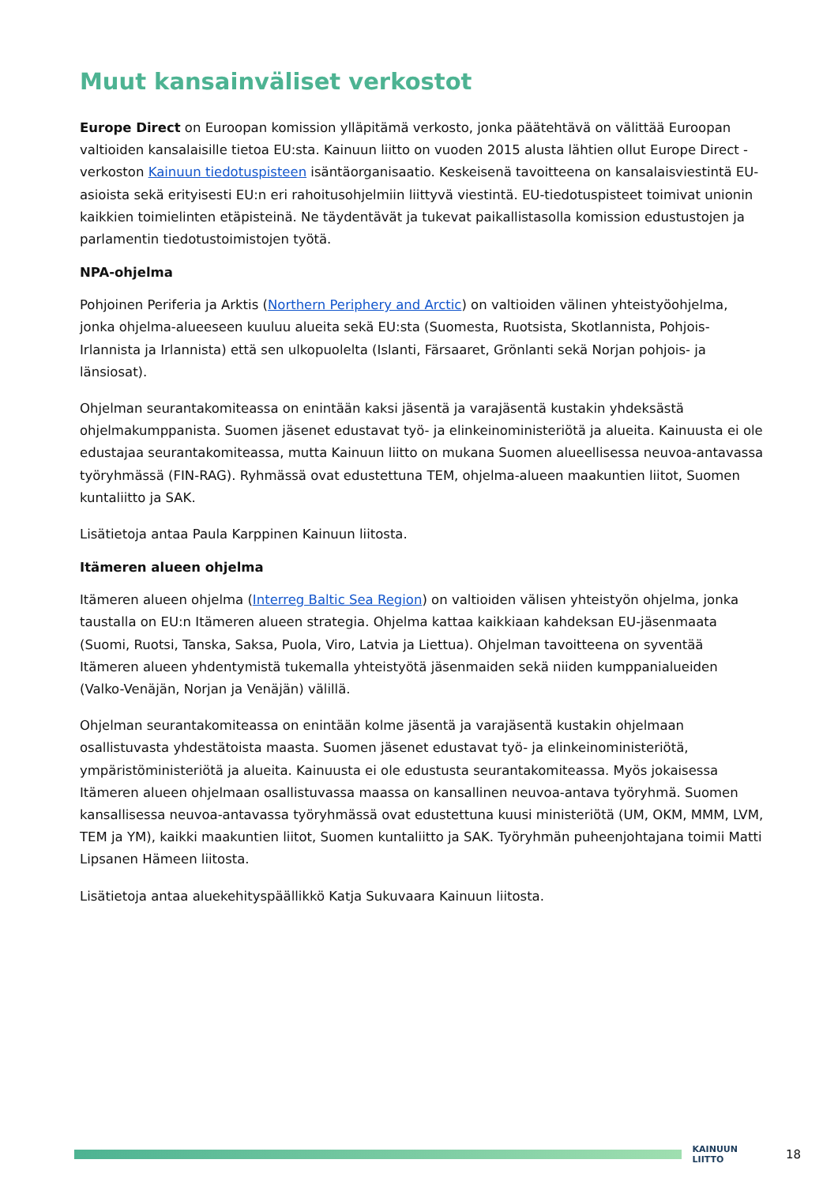Muut kansainväliset verkostot
Europe Direct on Euroopan komission ylläpitämä verkosto, jonka päätehtävä on välittää Euroopan valtioiden kansalaisille tietoa EU:sta. Kainuun liitto on vuoden 2015 alusta lähtien ollut Europe Direct -verkoston Kainuun tiedotuspisteen isäntäorganisaatio. Keskeisenä tavoitteena on kansalaisviestintä EU-asioista sekä erityisesti EU:n eri rahoitusohjelmiin liittyvä viestintä. EU-tiedotuspisteet toimivat unionin kaikkien toimielinten etäpisteinä. Ne täydentävät ja tukevat paikallistasolla komission edustustojen ja parlamentin tiedotustoimistojen työtä.
NPA-ohjelma
Pohjoinen Periferia ja Arktis (Northern Periphery and Arctic) on valtioiden välinen yhteistyöohjelma, jonka ohjelma-alueeseen kuuluu alueita sekä EU:sta (Suomesta, Ruotsista, Skotlannista, Pohjois-Irlannista ja Irlannista) että sen ulkopuolelta (Islanti, Färsaaret, Grönlanti sekä Norjan pohjois- ja länsiosat).
Ohjelman seurantakomiteassa on enintään kaksi jäsentä ja varajäsentä kustakin yhdeksästä ohjelmakumppanista. Suomen jäsenet edustavat työ- ja elinkeinoministeriötä ja alueita. Kainuusta ei ole edustajaa seurantakomiteassa, mutta Kainuun liitto on mukana Suomen alueellisessa neuvoa-antavassa työryhmässä (FIN-RAG). Ryhmässä ovat edustettuna TEM, ohjelma-alueen maakuntien liitot, Suomen kuntaliitto ja SAK.
Lisätietoja antaa Paula Karppinen Kainuun liitosta.
Itämeren alueen ohjelma
Itämeren alueen ohjelma (Interreg Baltic Sea Region) on valtioiden välisen yhteistyön ohjelma, jonka taustalla on EU:n Itämeren alueen strategia. Ohjelma kattaa kaikkiaan kahdeksan EU-jäsenmaata (Suomi, Ruotsi, Tanska, Saksa, Puola, Viro, Latvia ja Liettua). Ohjelman tavoitteena on syventää Itämeren alueen yhdentymistä tukemalla yhteistyötä jäsenmaiden sekä niiden kumppanialueiden (Valko-Venäjän, Norjan ja Venäjän) välillä.
Ohjelman seurantakomiteassa on enintään kolme jäsentä ja varajäsentä kustakin ohjelmaan osallistuvasta yhdestätoista maasta. Suomen jäsenet edustavat työ- ja elinkeinoministeriötä, ympäristöministeriötä ja alueita. Kainuusta ei ole edustusta seurantakomiteassa. Myös jokaisessa Itämeren alueen ohjelmaan osallistuvassa maassa on kansallinen neuvoa-antava työryhmä. Suomen kansallisessa neuvoa-antavassa työryhmässä ovat edustettuna kuusi ministeriötä (UM, OKM, MMM, LVM, TEM ja YM), kaikki maakuntien liitot, Suomen kuntaliitto ja SAK. Työryhmän puheenjohtajana toimii Matti Lipsanen Hämeen liitosta.
Lisätietoja antaa aluekehityspäällikkö Katja Sukuvaara Kainuun liitosta.
KAINUUN LIITTO
18